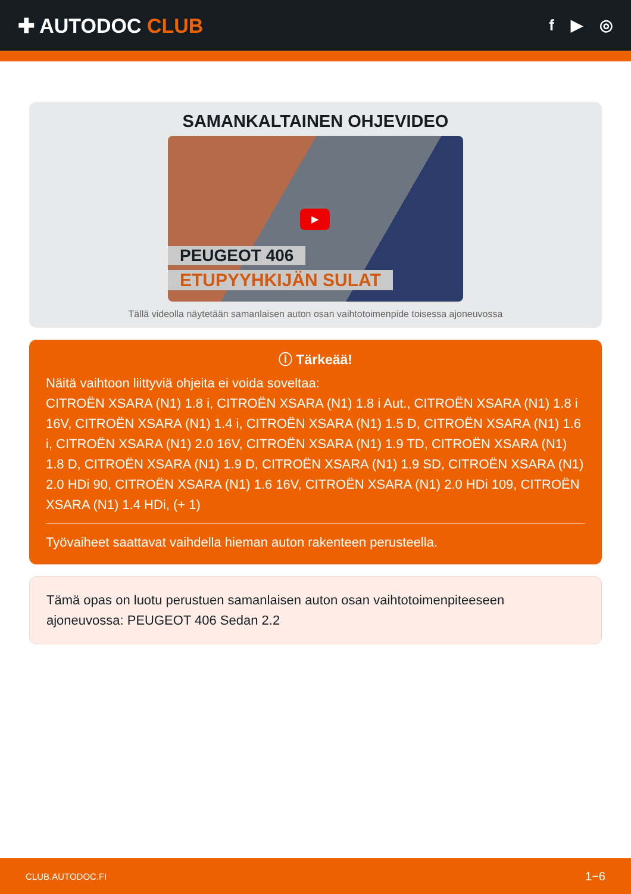✚ AUTODOC CLUB
f ▶ ◎
SAMANKALTAINEN OHJEVIDEO
▶
PEUGEOT 406
ETUPYYHKIJÄN SULAT
Tällä videolla näytetään samanlaisen auton osan vaihtotoimenpide toisessa ajoneuvossa
ⓘ Tärkeää!
Näitä vaihtoon liittyviä ohjeita ei voida soveltaa:
CITROËN XSARA (N1) 1.8 i, CITROËN XSARA (N1) 1.8 i Aut., CITROËN XSARA (N1) 1.8 i 16V, CITROËN XSARA (N1) 1.4 i, CITROËN XSARA (N1) 1.5 D, CITROËN XSARA (N1) 1.6 i, CITROËN XSARA (N1) 2.0 16V, CITROËN XSARA (N1) 1.9 TD, CITROËN XSARA (N1) 1.8 D, CITROËN XSARA (N1) 1.9 D, CITROËN XSARA (N1) 1.9 SD, CITROËN XSARA (N1) 2.0 HDi 90, CITROËN XSARA (N1) 1.6 16V, CITROËN XSARA (N1) 2.0 HDi 109, CITROËN XSARA (N1) 1.4 HDi, (+ 1)
Työvaiheet saattavat vaihdella hieman auton rakenteen perusteella.
Tämä opas on luotu perustuen samanlaisen auton osan vaihtotoimenpiteeseen ajoneuvossa: PEUGEOT 406 Sedan 2.2
CLUB.AUTODOC.FI 1−6